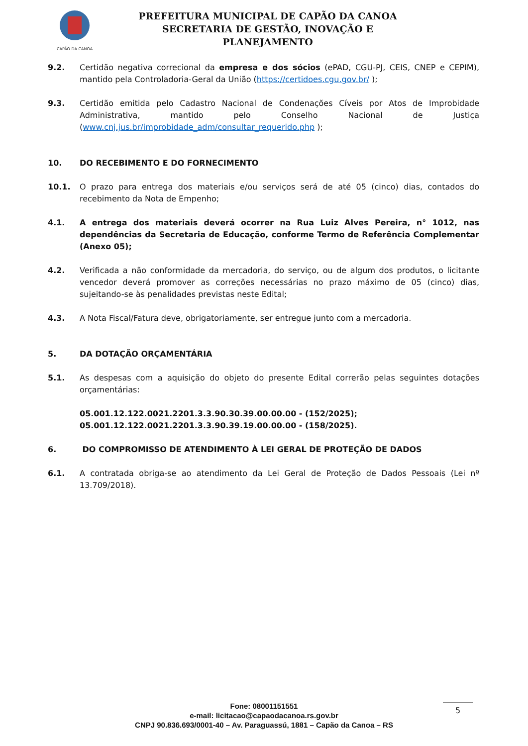CAPÃO DA CANOA
PREFEITURA MUNICIPAL DE CAPÃO DA CANOA
SECRETARIA DE GESTÃO, INOVAÇÃO E PLANEJAMENTO
9.2. Certidão negativa correcional da empresa e dos sócios (ePAD, CGU-PJ, CEIS, CNEP e CEPIM), mantido pela Controladoria-Geral da União (https://certidoes.cgu.gov.br/ );
9.3. Certidão emitida pelo Cadastro Nacional de Condenações Cíveis por Atos de Improbidade Administrativa, mantido pelo Conselho Nacional de Justiça (www.cnj.jus.br/improbidade_adm/consultar_requerido.php );
10. DO RECEBIMENTO E DO FORNECIMENTO
10.1. O prazo para entrega dos materiais e/ou serviços será de até 05 (cinco) dias, contados do recebimento da Nota de Empenho;
4.1. A entrega dos materiais deverá ocorrer na Rua Luiz Alves Pereira, n° 1012, nas dependências da Secretaria de Educação, conforme Termo de Referência Complementar (Anexo 05);
4.2. Verificada a não conformidade da mercadoria, do serviço, ou de algum dos produtos, o licitante vencedor deverá promover as correções necessárias no prazo máximo de 05 (cinco) dias, sujeitando-se às penalidades previstas neste Edital;
4.3. A Nota Fiscal/Fatura deve, obrigatoriamente, ser entregue junto com a mercadoria.
5. DA DOTAÇÃO ORÇAMENTÁRIA
5.1. As despesas com a aquisição do objeto do presente Edital correrão pelas seguintes dotações orçamentárias:
05.001.12.122.0021.2201.3.3.90.30.39.00.00.00 - (152/2025);
05.001.12.122.0021.2201.3.3.90.39.19.00.00.00 - (158/2025).
6. DO COMPROMISSO DE ATENDIMENTO À LEI GERAL DE PROTEÇÃO DE DADOS
6.1. A contratada obriga-se ao atendimento da Lei Geral de Proteção de Dados Pessoais (Lei nº 13.709/2018).
Fone: 08001151551
e-mail: licitacao@capaodacanoa.rs.gov.br
CNPJ 90.836.693/0001-40 – Av. Paraguassú, 1881 – Capão da Canoa – RS
5